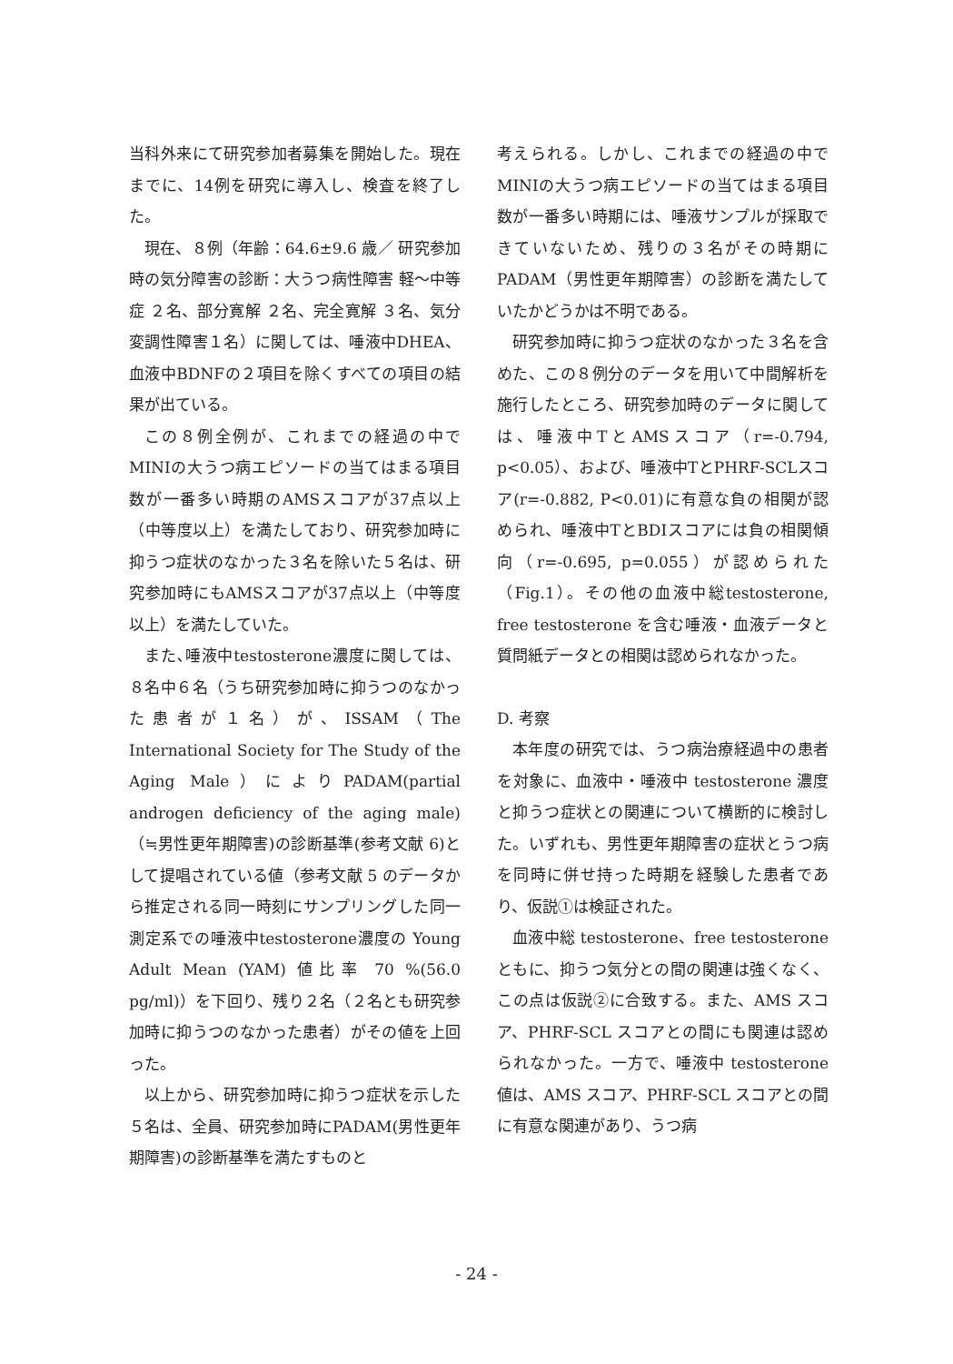当科外来にて研究参加者募集を開始した。現在までに、14例を研究に導入し、検査を終了した。
現在、８例（年齢：64.6±9.6 歳／ 研究参加時の気分障害の診断：大うつ病性障害 軽～中等症 ２名、部分寛解 ２名、完全寛解 ３名、気分変調性障害１名）に関しては、唾液中DHEA、血液中BDNFの２項目を除くすべての項目の結果が出ている。
この８例全例が、これまでの経過の中でMINIの大うつ病エピソードの当てはまる項目数が一番多い時期のAMSスコアが37点以上（中等度以上）を満たしており、研究参加時に抑うつ症状のなかった３名を除いた５名は、研究参加時にもAMSスコアが37点以上（中等度以上）を満たしていた。
また､唾液中testosterone濃度に関しては、８名中６名（うち研究参加時に抑うつのなかった患者が１名）が、ISSAM（The International Society for The Study of the Aging Male）によりPADAM(partial androgen deficiency of the aging male)（≒男性更年期障害)の診断基準(参考文献 6)として提唱されている値（参考文献 5 のデータから推定される同一時刻にサンプリングした同一測定系での唾液中testosterone濃度の Young Adult Mean (YAM) 値比率 70 %(56.0 pg/ml)）を下回り、残り２名（２名とも研究参加時に抑うつのなかった患者）がその値を上回った。
以上から、研究参加時に抑うつ症状を示した５名は、全員、研究参加時にPADAM(男性更年期障害)の診断基準を満たすものと
考えられる。しかし、これまでの経過の中でMINIの大うつ病エピソードの当てはまる項目数が一番多い時期には、唾液サンプルが採取できていないため、残りの３名がその時期にPADAM（男性更年期障害）の診断を満たしていたかどうかは不明である。
研究参加時に抑うつ症状のなかった３名を含めた、この８例分のデータを用いて中間解析を施行したところ、研究参加時のデータに関しては、唾液中TとAMSスコア（r=-0.794, p<0.05）、および、唾液中TとPHRF-SCLスコア(r=-0.882, P<0.01)に有意な負の相関が認められ、唾液中TとBDIスコアには負の相関傾向（r=-0.695, p=0.055）が認められた（Fig.1）。その他の血液中総testosterone, free testosterone を含む唾液・血液データと質問紙データとの相関は認められなかった。
D. 考察
本年度の研究では、うつ病治療経過中の患者を対象に、血液中・唾液中 testosterone 濃度と抑うつ症状との関連について横断的に検討した。いずれも、男性更年期障害の症状とうつ病を同時に併せ持った時期を経験した患者であり、仮説①は検証された。
血液中総 testosterone、free testosterone ともに、抑うつ気分との間の関連は強くなく、この点は仮説②に合致する。また、AMS スコア、PHRF-SCL スコアとの間にも関連は認められなかった。一方で、唾液中 testosterone 値は、AMS スコア、PHRF-SCL スコアとの間に有意な関連があり、うつ病
- 24 -